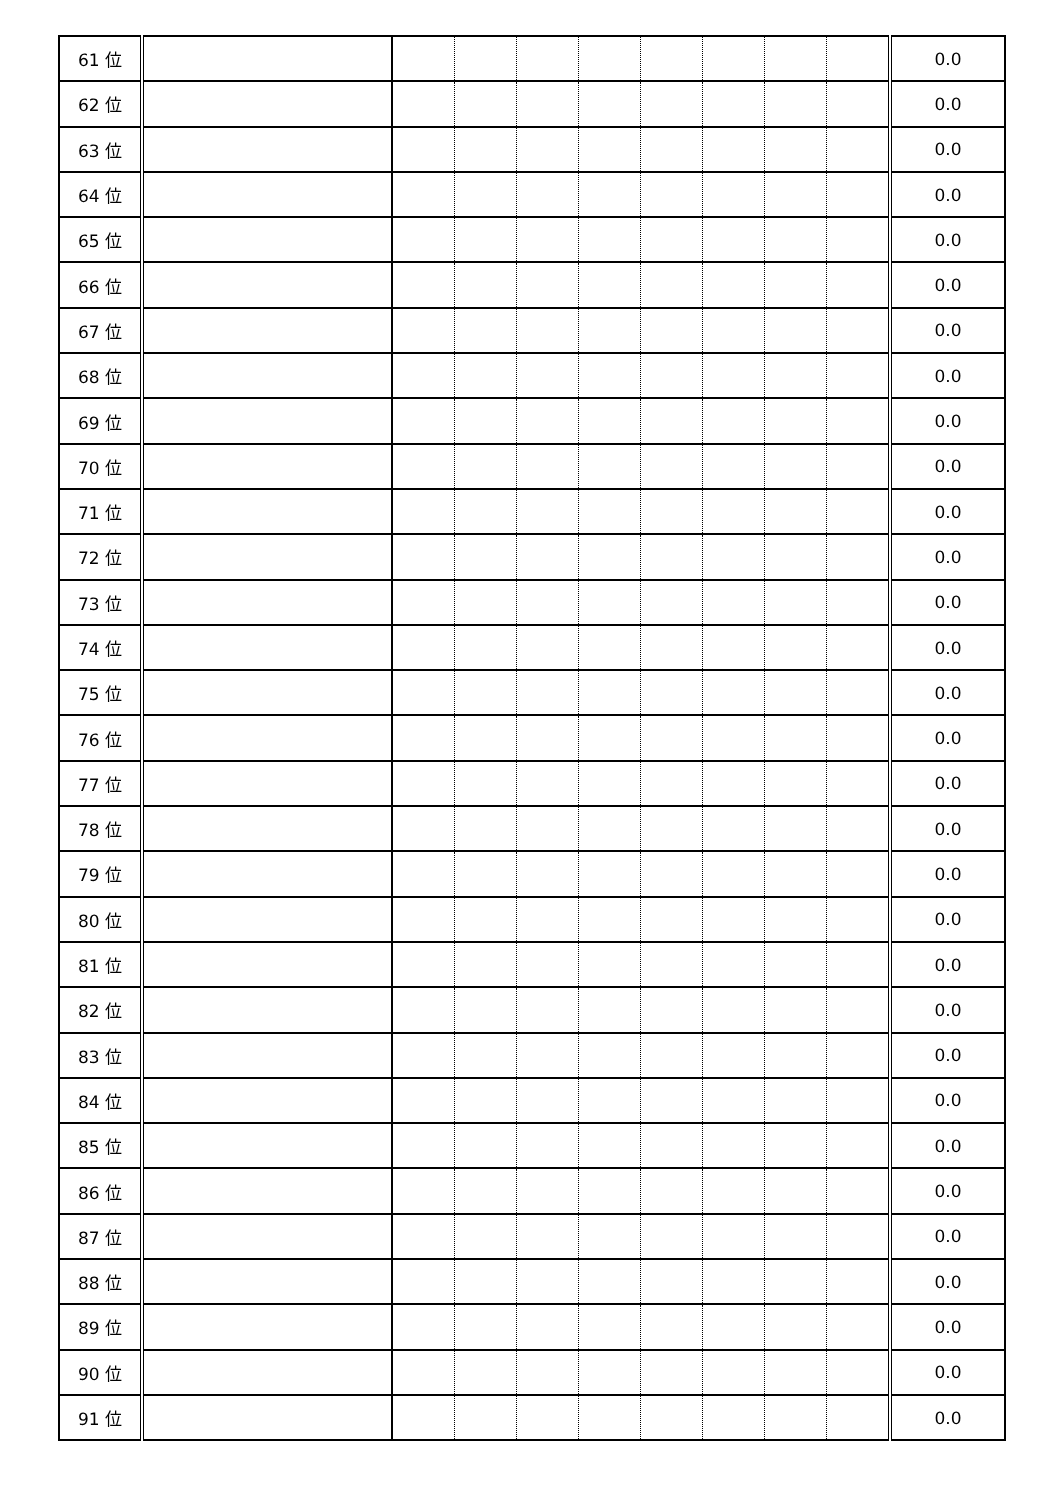| 61 位 | | | | | | | | | | 0.0 |
| 62 位 | | | | | | | | | | 0.0 |
| 63 位 | | | | | | | | | | 0.0 |
| 64 位 | | | | | | | | | | 0.0 |
| 65 位 | | | | | | | | | | 0.0 |
| 66 位 | | | | | | | | | | 0.0 |
| 67 位 | | | | | | | | | | 0.0 |
| 68 位 | | | | | | | | | | 0.0 |
| 69 位 | | | | | | | | | | 0.0 |
| 70 位 | | | | | | | | | | 0.0 |
| 71 位 | | | | | | | | | | 0.0 |
| 72 位 | | | | | | | | | | 0.0 |
| 73 位 | | | | | | | | | | 0.0 |
| 74 位 | | | | | | | | | | 0.0 |
| 75 位 | | | | | | | | | | 0.0 |
| 76 位 | | | | | | | | | | 0.0 |
| 77 位 | | | | | | | | | | 0.0 |
| 78 位 | | | | | | | | | | 0.0 |
| 79 位 | | | | | | | | | | 0.0 |
| 80 位 | | | | | | | | | | 0.0 |
| 81 位 | | | | | | | | | | 0.0 |
| 82 位 | | | | | | | | | | 0.0 |
| 83 位 | | | | | | | | | | 0.0 |
| 84 位 | | | | | | | | | | 0.0 |
| 85 位 | | | | | | | | | | 0.0 |
| 86 位 | | | | | | | | | | 0.0 |
| 87 位 | | | | | | | | | | 0.0 |
| 88 位 | | | | | | | | | | 0.0 |
| 89 位 | | | | | | | | | | 0.0 |
| 90 位 | | | | | | | | | | 0.0 |
| 91 位 | | | | | | | | | | 0.0 |